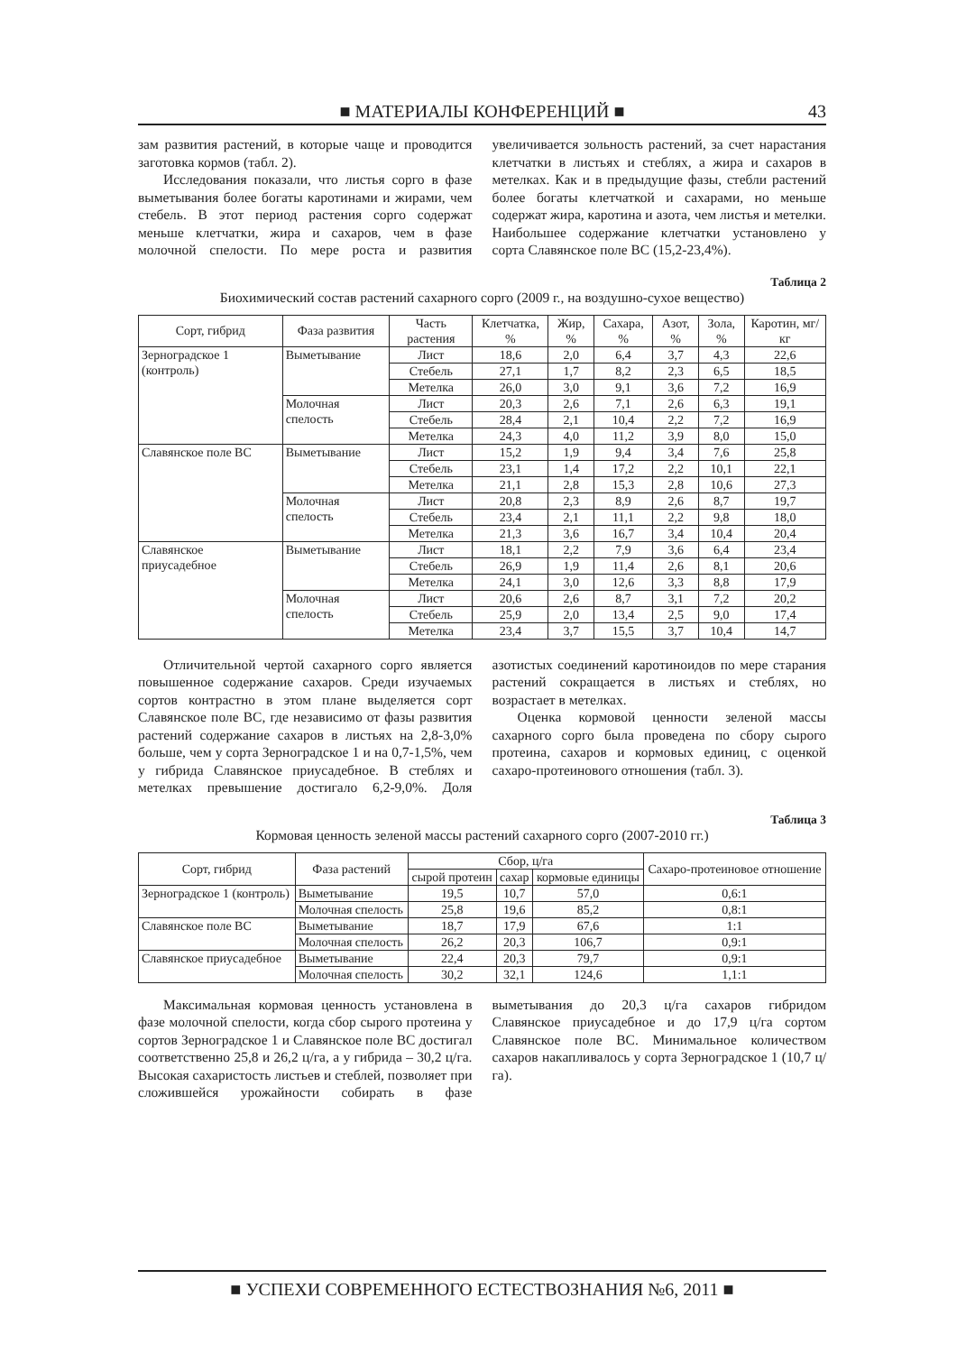■ МАТЕРИАЛЫ КОНФЕРЕНЦИЙ ■ 43
зам развития растений, в которые чаще и проводится заготовка кормов (табл. 2).
Исследования показали, что листья сорго в фазе выметывания более богаты каротинами и жирами, чем стебель. В этот период растения сорго содержат меньше клетчатки, жира и сахаров, чем в фазе молочной спелости. По мере роста и развития увеличивается зольность растений, за счет нарастания клетчатки в листьях и стеблях, а жира и сахаров в метелках. Как и в предыдущие фазы, стебли растений более богаты клетчаткой и сахарами, но меньше содержат жира, каротина и азота, чем листья и метелки. Наибольшее содержание клетчатки установлено у сорта Славянское поле ВС (15,2-23,4%).
Таблица 2
Биохимический состав растений сахарного сорго (2009 г., на воздушно-сухое вещество)
| Сорт, гибрид | Фаза развития | Часть растения | Клетчатка, % | Жир, % | Сахара, % | Азот, % | Зола, % | Каротин, мг/кг |
| --- | --- | --- | --- | --- | --- | --- | --- | --- |
| Зерноградское 1 (контроль) | Выметывание | Лист | 18,6 | 2,0 | 6,4 | 3,7 | 4,3 | 22,6 |
| | | Стебель | 27,1 | 1,7 | 8,2 | 2,3 | 6,5 | 18,5 |
| | | Метелка | 26,0 | 3,0 | 9,1 | 3,6 | 7,2 | 16,9 |
| | Молочная спелость | Лист | 20,3 | 2,6 | 7,1 | 2,6 | 6,3 | 19,1 |
| | | Стебель | 28,4 | 2,1 | 10,4 | 2,2 | 7,2 | 16,9 |
| | | Метелка | 24,3 | 4,0 | 11,2 | 3,9 | 8,0 | 15,0 |
| Славянское поле ВС | Выметывание | Лист | 15,2 | 1,9 | 9,4 | 3,4 | 7,6 | 25,8 |
| | | Стебель | 23,1 | 1,4 | 17,2 | 2,2 | 10,1 | 22,1 |
| | | Метелка | 21,1 | 2,8 | 15,3 | 2,8 | 10,6 | 27,3 |
| | Молочная спелость | Лист | 20,8 | 2,3 | 8,9 | 2,6 | 8,7 | 19,7 |
| | | Стебель | 23,4 | 2,1 | 11,1 | 2,2 | 9,8 | 18,0 |
| | | Метелка | 21,3 | 3,6 | 16,7 | 3,4 | 10,4 | 20,4 |
| Славянское приусадебное | Выметывание | Лист | 18,1 | 2,2 | 7,9 | 3,6 | 6,4 | 23,4 |
| | | Стебель | 26,9 | 1,9 | 11,4 | 2,6 | 8,1 | 20,6 |
| | | Метелка | 24,1 | 3,0 | 12,6 | 3,3 | 8,8 | 17,9 |
| | Молочная спелость | Лист | 20,6 | 2,6 | 8,7 | 3,1 | 7,2 | 20,2 |
| | | Стебель | 25,9 | 2,0 | 13,4 | 2,5 | 9,0 | 17,4 |
| | | Метелка | 23,4 | 3,7 | 15,5 | 3,7 | 10,4 | 14,7 |
Отличительной чертой сахарного сорго является повышенное содержание сахаров. Среди изучаемых сортов контрастно в этом плане выделяется сорт Славянское поле ВС, где независимо от фазы развития растений содержание сахаров в листьях на 2,8-3,0% больше, чем у сорта Зерноградское 1 и на 0,7-1,5%, чем у гибрида Славянское приусадебное. В стеблях и метелках превышение достигало 6,2-9,0%. Доля азотистых соединений каротиноидов по мере старания растений сокращается в листьях и стеблях, но возрастает в метелках.
Оценка кормовой ценности зеленой массы сахарного сорго была проведена по сбору сырого протеина, сахаров и кормовых единиц, с оценкой сахаро-протеинового отношения (табл. 3).
Таблица 3
Кормовая ценность зеленой массы растений сахарного сорго (2007-2010 гг.)
| Сорт, гибрид | Фаза растений | Сбор, ц/га | | | Сахаро-протеиновое отношение |
| --- | --- | --- | --- | --- | --- |
| | | сырой протеин | сахар | кормовые единицы | |
| Зерноградское 1 (контроль) | Выметывание | 19,5 | 10,7 | 57,0 | 0,6:1 |
| | Молочная спелость | 25,8 | 19,6 | 85,2 | 0,8:1 |
| Славянское поле ВС | Выметывание | 18,7 | 17,9 | 67,6 | 1:1 |
| | Молочная спелость | 26,2 | 20,3 | 106,7 | 0,9:1 |
| Славянское приусадебное | Выметывание | 22,4 | 20,3 | 79,7 | 0,9:1 |
| | Молочная спелость | 30,2 | 32,1 | 124,6 | 1,1:1 |
Максимальная кормовая ценность установлена в фазе молочной спелости, когда сбор сырого протеина у сортов Зерноградское 1 и Славянское поле ВС достигал соответственно 25,8 и 26,2 ц/га, а у гибрида – 30,2 ц/га. Высокая сахаристость листьев и стеблей, позволяет при сложившейся урожайности собирать в фазе выметывания до 20,3 ц/га сахаров гибридом Славянское приусадебное и до 17,9 ц/га сортом Славянское поле ВС. Минимальное количеством сахаров накапливалось у сорта Зерноградское 1 (10,7 ц/га).
■ УСПЕХИ СОВРЕМЕННОГО ЕСТЕСТВОЗНАНИЯ №6, 2011 ■